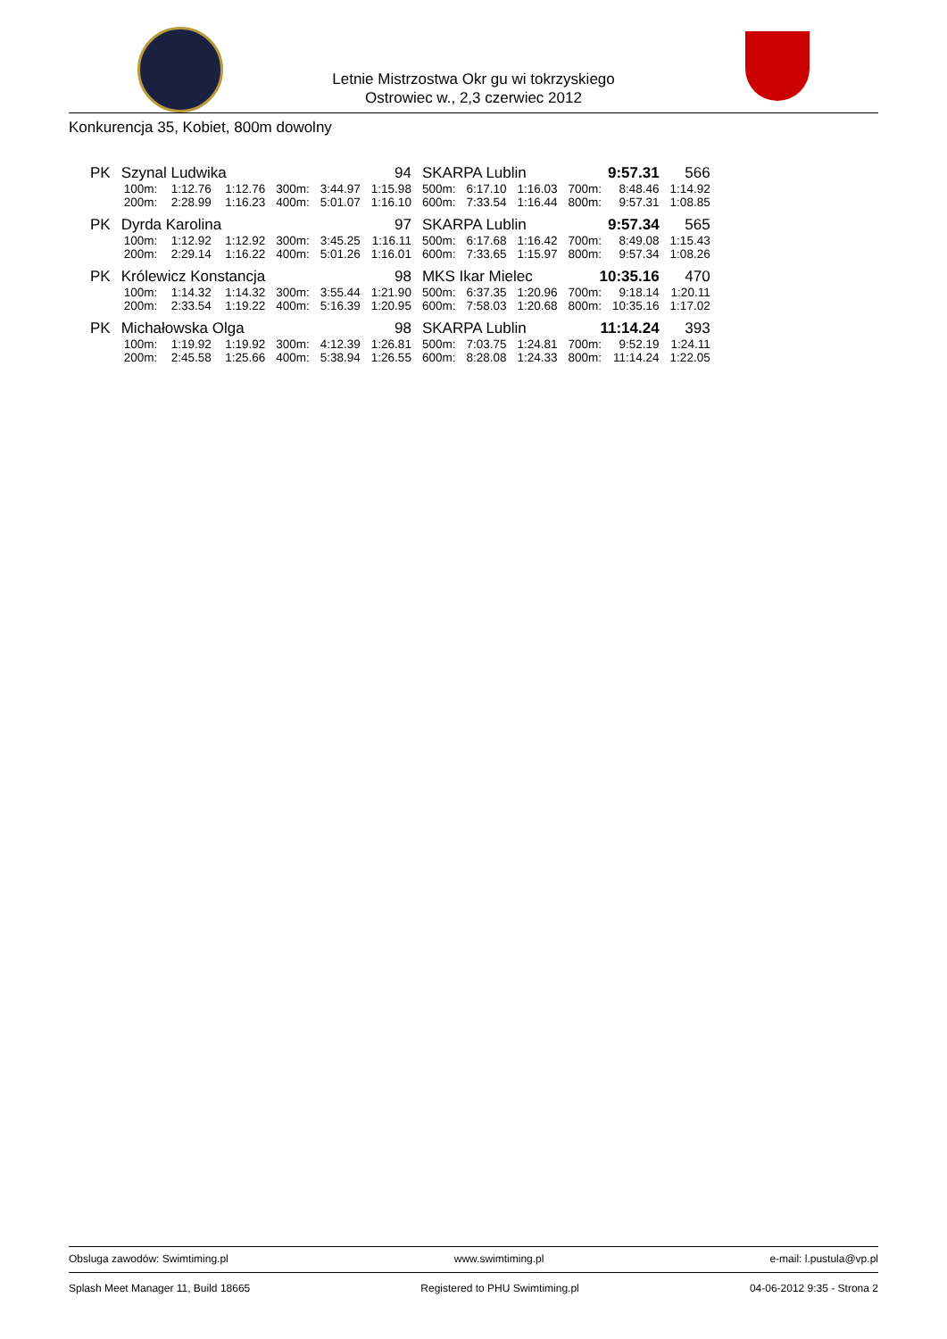Letnie Mistrzostwa Okr gu wi tokrzyskiego
Ostrowiec w., 2,3 czerwiec 2012
Konkurencja 35, Kobiet, 800m dowolny
| PK | Szynal Ludwika | | | 94 | | | SKARPA Lublin | | | 9:57.31 | | 566 |
| | 100m: | 1:12.76 | 1:12.76 | 300m: | 3:44.97 | 1:15.98 | 500m: | 6:17.10 | 1:16.03 | 700m: | 8:48.46 | 1:14.92 |
| | 200m: | 2:28.99 | 1:16.23 | 400m: | 5:01.07 | 1:16.10 | 600m: | 7:33.54 | 1:16.44 | 800m: | 9:57.31 | 1:08.85 |
| PK | Dyrda Karolina | | | 97 | | | SKARPA Lublin | | | 9:57.34 | | 565 |
| | 100m: | 1:12.92 | 1:12.92 | 300m: | 3:45.25 | 1:16.11 | 500m: | 6:17.68 | 1:16.42 | 700m: | 8:49.08 | 1:15.43 |
| | 200m: | 2:29.14 | 1:16.22 | 400m: | 5:01.26 | 1:16.01 | 600m: | 7:33.65 | 1:15.97 | 800m: | 9:57.34 | 1:08.26 |
| PK | Królewicz Konstancja | | | 98 | | | MKS Ikar Mielec | | | 10:35.16 | | 470 |
| | 100m: | 1:14.32 | 1:14.32 | 300m: | 3:55.44 | 1:21.90 | 500m: | 6:37.35 | 1:20.96 | 700m: | 9:18.14 | 1:20.11 |
| | 200m: | 2:33.54 | 1:19.22 | 400m: | 5:16.39 | 1:20.95 | 600m: | 7:58.03 | 1:20.68 | 800m: | 10:35.16 | 1:17.02 |
| PK | Michałowska Olga | | | 98 | | | SKARPA Lublin | | | 11:14.24 | | 393 |
| | 100m: | 1:19.92 | 1:19.92 | 300m: | 4:12.39 | 1:26.81 | 500m: | 7:03.75 | 1:24.81 | 700m: | 9:52.19 | 1:24.11 |
| | 200m: | 2:45.58 | 1:25.66 | 400m: | 5:38.94 | 1:26.55 | 600m: | 8:28.08 | 1:24.33 | 800m: | 11:14.24 | 1:22.05 |
Obsluga zawodów: Swimtiming.pl www.swimtiming.pl e-mail: l.pustula@vp.pl
Splash Meet Manager 11, Build 18665 Registered to PHU Swimtiming.pl 04-06-2012 9:35 - Strona 2